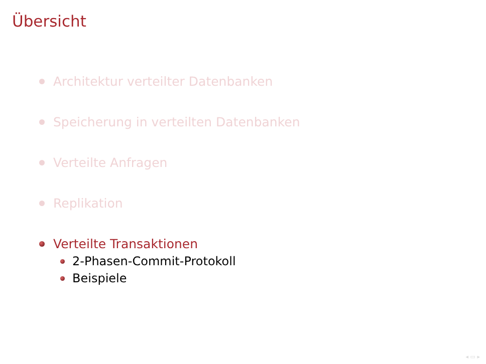Übersicht
Architektur verteilter Datenbanken
Speicherung in verteilten Datenbanken
Verteilte Anfragen
Replikation
Verteilte Transaktionen
2-Phasen-Commit-Protokoll
Beispiele
◂ ▭ ▸